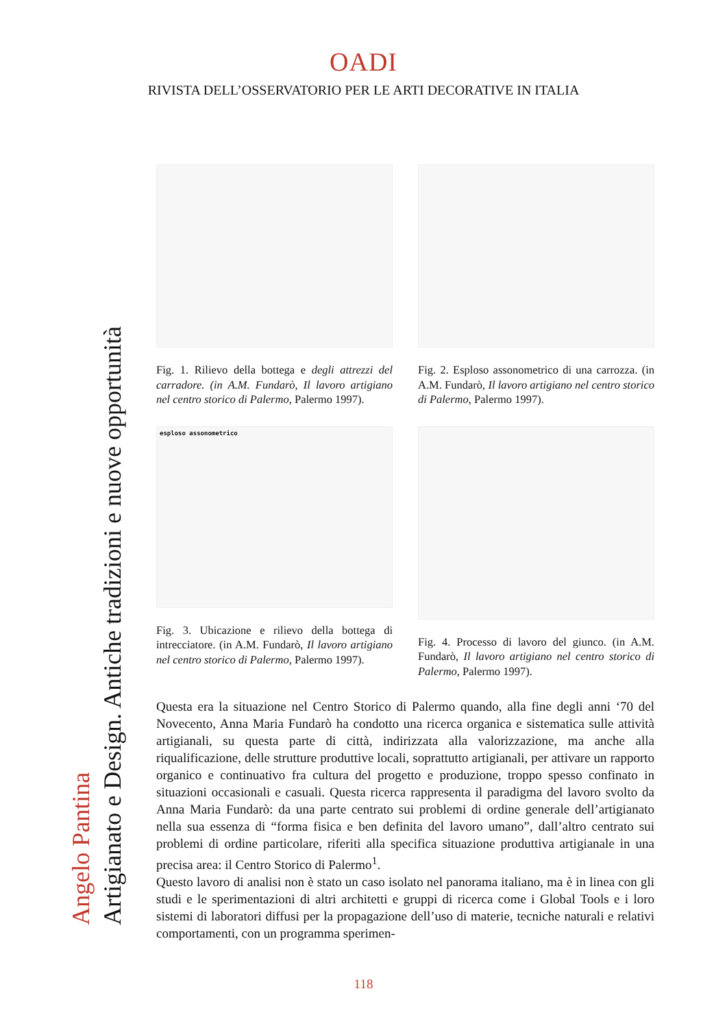OADI
RIVISTA DELL’OSSERVATORIO PER LE ARTI DECORATIVE IN ITALIA
Angelo Pantina
Artigianato e Design. Antiche tradizioni e nuove opportunità
Fig. 1. Rilievo della bottega e degli attrezzi del carradore. (in A.M. Fundarò, Il lavoro artigiano nel centro storico di Palermo, Palermo 1997).
Fig. 2. Esploso assonometrico di una carrozza. (in A.M. Fundarò, Il lavoro artigiano nel centro storico di Palermo, Palermo 1997).
esploso assonometrico
Fig. 3. Ubicazione e rilievo della bottega di intrecciatore. (in A.M. Fundarò, Il lavoro artigiano nel centro storico di Palermo, Palermo 1997).
Fig. 4. Processo di lavoro del giunco. (in A.M. Fundarò, Il lavoro artigiano nel centro storico di Palermo, Palermo 1997).
Questa era la situazione nel Centro Storico di Palermo quando, alla fine degli anni ‘70 del Novecento, Anna Maria Fundarò ha condotto una ricerca organica e sistematica sulle attività artigianali, su questa parte di città, indirizzata alla valorizzazione, ma anche alla riqualificazione, delle strutture produttive locali, soprattutto artigianali, per attivare un rapporto organico e continuativo fra cultura del progetto e produzione, troppo spesso confinato in situazioni occasionali e casuali. Questa ricerca rappresenta il paradigma del lavoro svolto da Anna Maria Fundarò: da una parte centrato sui problemi di ordine generale dell’artigianato nella sua essenza di “forma fisica e ben definita del lavoro umano”, dall’altro centrato sui problemi di ordine particolare, riferiti alla specifica situazione produttiva artigianale in una precisa area: il Centro Storico di Palermo<sup>1</sup>.
Questo lavoro di analisi non è stato un caso isolato nel panorama italiano, ma è in linea con gli studi e le sperimentazioni di altri architetti e gruppi di ricerca come i Global Tools e i loro sistemi di laboratori diffusi per la propagazione dell’uso di materie, tecniche naturali e relativi comportamenti, con un programma sperimen-
118